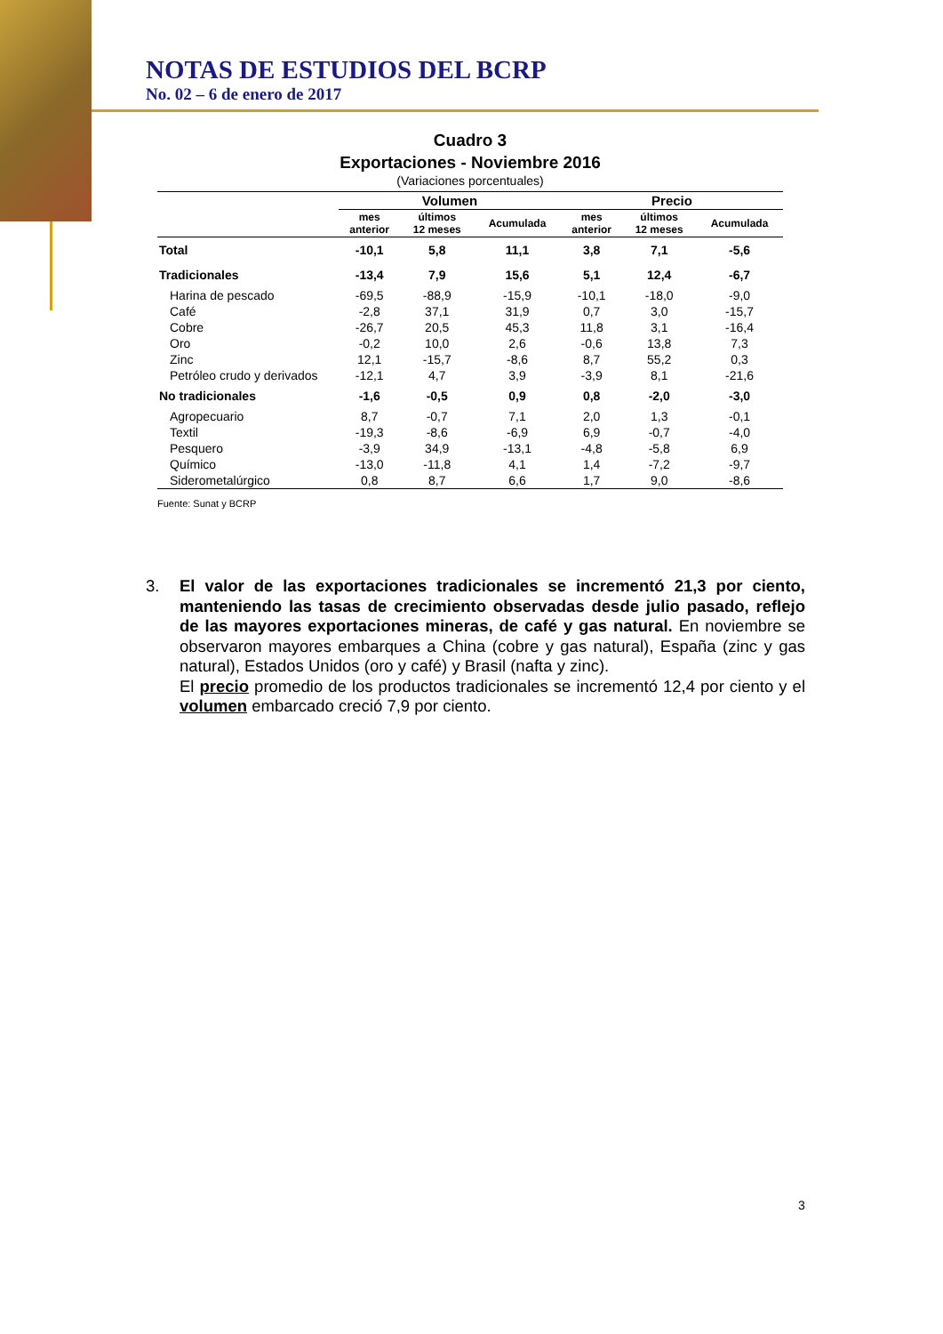NOTAS DE ESTUDIOS DEL BCRP
No. 02 – 6 de enero de 2017
Cuadro 3
Exportaciones - Noviembre 2016
(Variaciones porcentuales)
| | Volumen | | | Precio | | |
| --- | --- | --- | --- | --- | --- | --- |
| | mes anterior | últimos 12 meses | Acumulada | mes anterior | últimos 12 meses | Acumulada |
| Total | -10,1 | 5,8 | 11,1 | 3,8 | 7,1 | -5,6 |
| Tradicionales | -13,4 | 7,9 | 15,6 | 5,1 | 12,4 | -6,7 |
| Harina de pescado | -69,5 | -88,9 | -15,9 | -10,1 | -18,0 | -9,0 |
| Café | -2,8 | 37,1 | 31,9 | 0,7 | 3,0 | -15,7 |
| Cobre | -26,7 | 20,5 | 45,3 | 11,8 | 3,1 | -16,4 |
| Oro | -0,2 | 10,0 | 2,6 | -0,6 | 13,8 | 7,3 |
| Zinc | 12,1 | -15,7 | -8,6 | 8,7 | 55,2 | 0,3 |
| Petróleo crudo y derivados | -12,1 | 4,7 | 3,9 | -3,9 | 8,1 | -21,6 |
| No tradicionales | -1,6 | -0,5 | 0,9 | 0,8 | -2,0 | -3,0 |
| Agropecuario | 8,7 | -0,7 | 7,1 | 2,0 | 1,3 | -0,1 |
| Textil | -19,3 | -8,6 | -6,9 | 6,9 | -0,7 | -4,0 |
| Pesquero | -3,9 | 34,9 | -13,1 | -4,8 | -5,8 | 6,9 |
| Químico | -13,0 | -11,8 | 4,1 | 1,4 | -7,2 | -9,7 |
| Siderometalúrgico | 0,8 | 8,7 | 6,6 | 1,7 | 9,0 | -8,6 |
Fuente: Sunat y BCRP
3. El valor de las exportaciones tradicionales se incrementó 21,3 por ciento, manteniendo las tasas de crecimiento observadas desde julio pasado, reflejo de las mayores exportaciones mineras, de café y gas natural. En noviembre se observaron mayores embarques a China (cobre y gas natural), España (zinc y gas natural), Estados Unidos (oro y café) y Brasil (nafta y zinc).
El precio promedio de los productos tradicionales se incrementó 12,4 por ciento y el volumen embarcado creció 7,9 por ciento.
3